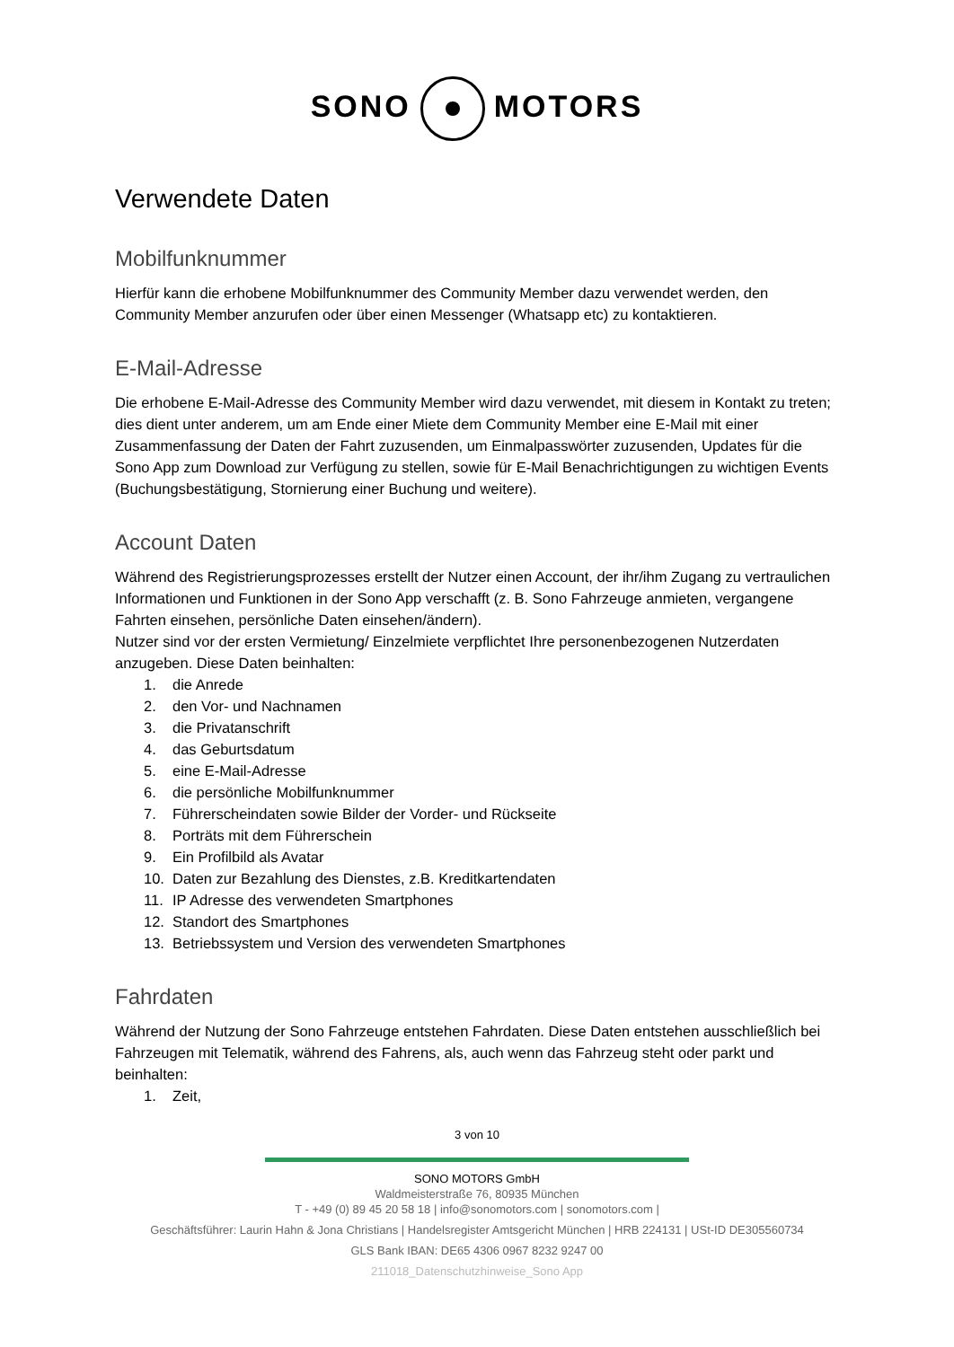SONO MOTORS
Verwendete Daten
Mobilfunknummer
Hierfür kann die erhobene Mobilfunknummer des Community Member dazu verwendet werden, den Community Member anzurufen oder über einen Messenger (Whatsapp etc) zu kontaktieren.
E-Mail-Adresse
Die erhobene E-Mail-Adresse des Community Member wird dazu verwendet, mit diesem in Kontakt zu treten; dies dient unter anderem, um am Ende einer Miete dem Community Member eine E-Mail mit einer Zusammenfassung der Daten der Fahrt zuzusenden, um Einmalpasswörter zuzusenden, Updates für die Sono App zum Download zur Verfügung zu stellen, sowie für E-Mail Benachrichtigungen zu wichtigen Events (Buchungsbestätigung, Stornierung einer Buchung und weitere).
Account Daten
Während des Registrierungsprozesses erstellt der Nutzer einen Account, der ihr/ihm Zugang zu vertraulichen Informationen und Funktionen in der Sono App verschafft (z. B. Sono Fahrzeuge anmieten, vergangene Fahrten einsehen, persönliche Daten einsehen/ändern).
Nutzer sind vor der ersten Vermietung/ Einzelmiete verpflichtet Ihre personenbezogenen Nutzerdaten anzugeben. Diese Daten beinhalten:
1. die Anrede
2. den Vor- und Nachnamen
3. die Privatanschrift
4. das Geburtsdatum
5. eine E-Mail-Adresse
6. die persönliche Mobilfunknummer
7. Führerscheindaten sowie Bilder der Vorder- und Rückseite
8. Porträts mit dem Führerschein
9. Ein Profilbild als Avatar
10. Daten zur Bezahlung des Dienstes, z.B. Kreditkartendaten
11. IP Adresse des verwendeten Smartphones
12. Standort des Smartphones
13. Betriebssystem und Version des verwendeten Smartphones
Fahrdaten
Während der Nutzung der Sono Fahrzeuge entstehen Fahrdaten. Diese Daten entstehen ausschließlich bei Fahrzeugen mit Telematik, während des Fahrens, als, auch wenn das Fahrzeug steht oder parkt und beinhalten:
1. Zeit,
3 von 10
SONO MOTORS GmbH
Waldmeisterstraße 76, 80935 München
T - +49 (0) 89 45 20 58 18 | info@sonomotors.com | sonomotors.com |
Geschäftsführer: Laurin Hahn & Jona Christians | Handelsregister Amtsgericht München | HRB 224131 | USt-ID DE305560734
GLS Bank IBAN: DE65 4306 0967 8232 9247 00
211018_Datenschutzhinweise_Sono App